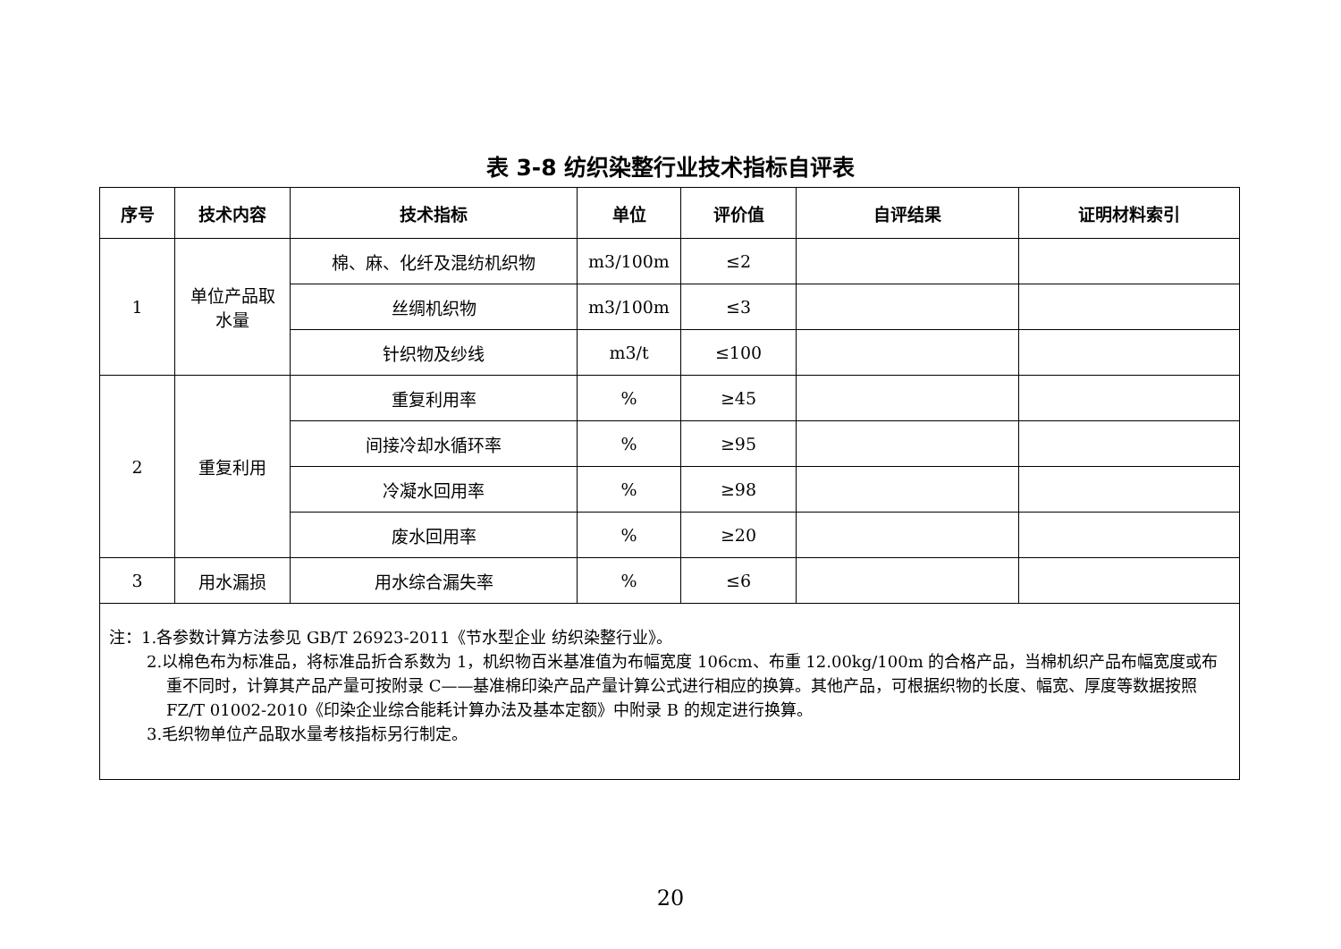表 3-8 纺织染整行业技术指标自评表
| 序号 | 技术内容 | 技术指标 | 单位 | 评价值 | 自评结果 | 证明材料索引 |
| --- | --- | --- | --- | --- | --- | --- |
| 1 | 单位产品取 水量 | 棉、麻、化纤及混纺机织物 | m3/100m | ≤2 | | |
| | | 丝绸机织物 | m3/100m | ≤3 | | |
| | | 针织物及纱线 | m3/t | ≤100 | | |
| 2 | 重复利用 | 重复利用率 | % | ≥45 | | |
| | | 间接冷却水循环率 | % | ≥95 | | |
| | | 冷凝水回用率 | % | ≥98 | | |
| | | 废水回用率 | % | ≥20 | | |
| 3 | 用水漏损 | 用水综合漏失率 | % | ≤6 | | |
| 注：1.各参数计算方法参见 GB/T 26923-2011《节水型企业 纺织染整行业》。 2.以棉色布为标准品，将标准品折合系数为 1，机织物百米基准值为布幅宽度 106cm、布重 12.00kg/100m 的合格产品，当棉机织产品布幅宽度或布重不同时，计算其产品产量可按附录 C——基准棉印染产品产量计算公式进行相应的换算。其他产品，可根据织物的长度、幅宽、厚度等数据按照 FZ/T 01002-2010《印染企业综合能耗计算办法及基本定额》中附录 B 的规定进行换算。 3.毛织物单位产品取水量考核指标另行制定。 | | | | | | |
20